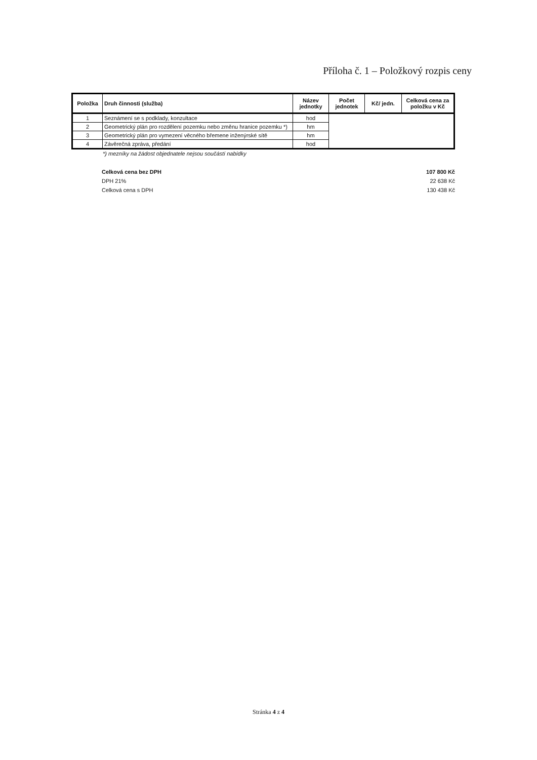Příloha č. 1 – Položkový rozpis ceny
| Položka | Druh činnosti (služba) | Název jednotky | Počet jednotek | Kč/ jedn. | Celková cena za položku v Kč |
| --- | --- | --- | --- | --- | --- |
| 1 | Seznámení se s podklady, konzultace | hod | | | |
| 2 | Geometrický plán pro rozdělení pozemku nebo změnu hranice pozemku *) | hm | | | |
| 3 | Geometrický plán pro vymezení věcného břemene inženýrské sítě | hm | | | |
| 4 | Závěrečná zpráva, předání | hod | | | |
*) mezníky na žádost objednatele nejsou součástí nabídky
Celková cena bez DPH 107 800 Kč
DPH 21% 22 638 Kč
Celková cena s DPH 130 438 Kč
Stránka 4 z 4